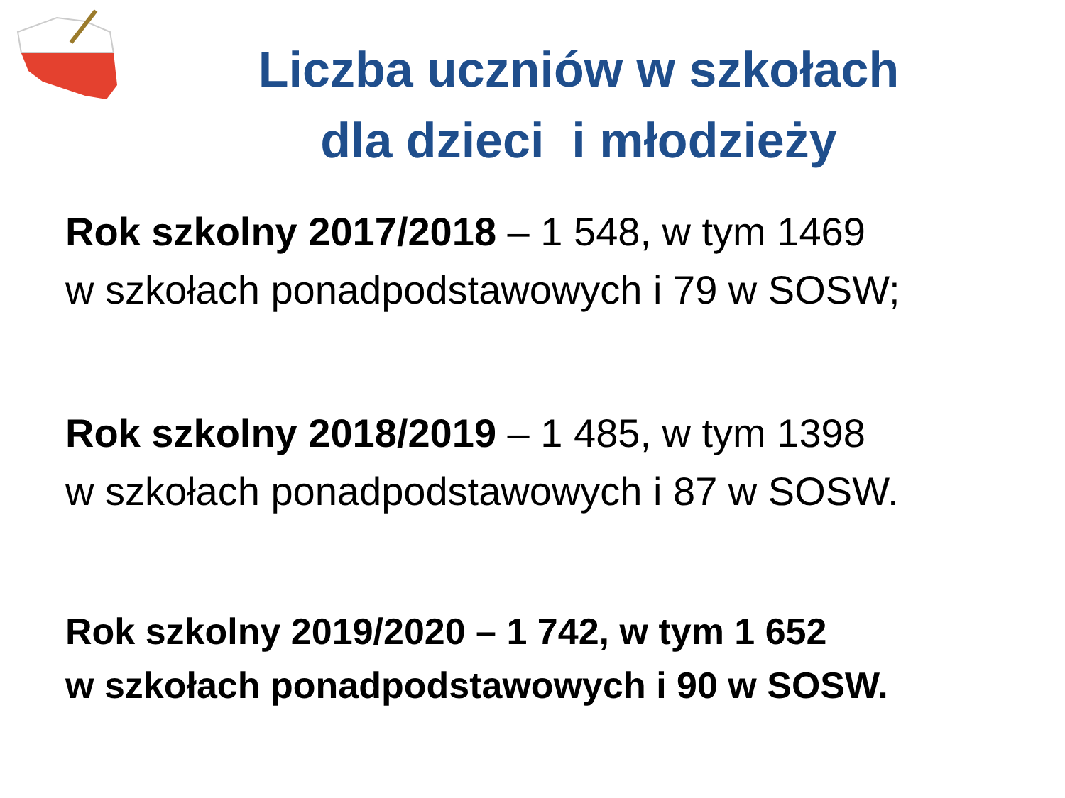Liczba uczniów w szkołach
dla dzieci i młodzieży
Rok szkolny 2017/2018 – 1 548, w tym 1469
w szkołach ponadpodstawowych i 79 w SOSW;
Rok szkolny 2018/2019 – 1 485, w tym 1398
w szkołach ponadpodstawowych i 87 w SOSW.
Rok szkolny 2019/2020 – 1 742, w tym 1 652
w szkołach ponadpodstawowych i 90 w SOSW.